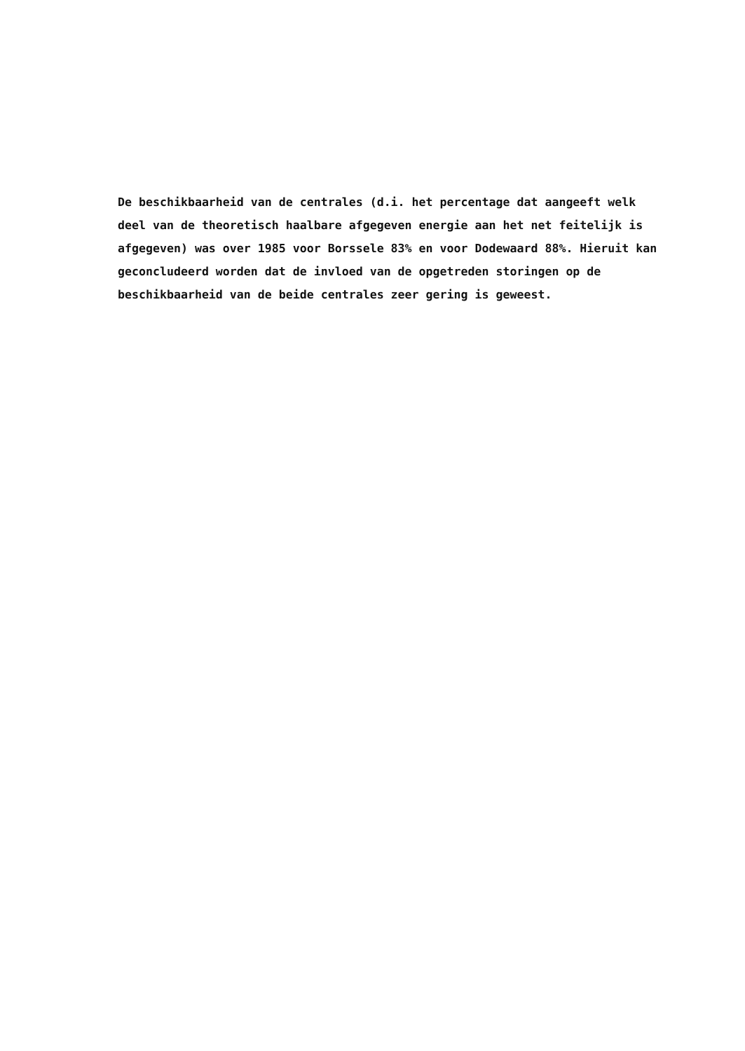De beschikbaarheid van de centrales (d.i. het percentage dat aangeeft welk
deel van de theoretisch haalbare afgegeven energie aan het net feitelijk is
afgegeven) was over 1985 voor Borssele 83% en voor Dodewaard 88%. Hieruit kan
geconcludeerd worden dat de invloed van de opgetreden storingen op de
beschikbaarheid van de beide centrales zeer gering is geweest.